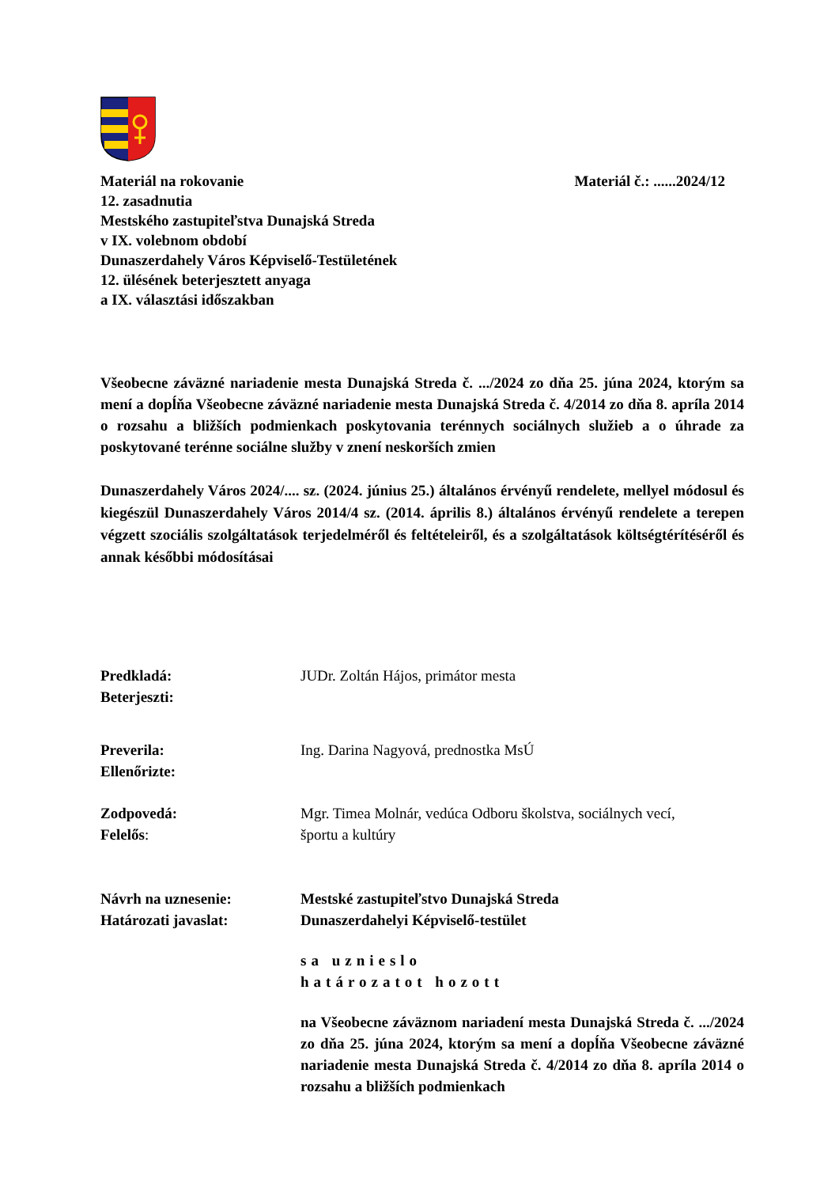Materiál na rokovanie Materiál č.: ......2024/12
12. zasadnutia
Mestského zastupiteľstva Dunajská Streda
v IX. volebnom období
Dunaszerdahely Város Képviselő-Testületének
12. ülésének beterjesztett anyaga
a IX. választási időszakban
Všeobecne záväzné nariadenie mesta Dunajská Streda č. .../2024 zo dňa 25. júna 2024, ktorým sa mení a dopĺňa Všeobecne záväzné nariadenie mesta Dunajská Streda č. 4/2014 zo dňa 8. apríla 2014 o rozsahu a bližších podmienkach poskytovania terénnych sociálnych služieb a o úhrade za poskytované terénne sociálne služby v znení neskorších zmien
Dunaszerdahely Város 2024/.... sz. (2024. június 25.) általános érvényű rendelete, mellyel módosul és kiegészül Dunaszerdahely Város 2014/4 sz. (2014. április 8.) általános érvényű rendelete a terepen végzett szociális szolgáltatások terjedelméről és feltételeiről, és a szolgáltatások költségtérítéséről és annak későbbi módosításai
Predkladá:
Beterjeszti:
JUDr. Zoltán Hájos, primátor mesta
Preverila:
Ellenőrizte:
Ing. Darina Nagyová, prednostka MsÚ
Zodpovedá:
Felelős:
Mgr. Timea Molnár, vedúca Odboru školstva, sociálnych vecí,
športu a kultúry
Návrh na uznesenie:
Határozati javaslat:
Mestské zastupiteľstvo Dunajská Streda
Dunaszerdahelyi Képviselő-testület
sa uznieslo
határozatot hozott
na Všeobecne záväznom nariadení mesta Dunajská Streda č. .../2024 zo dňa 25. júna 2024, ktorým sa mení a dopĺňa Všeobecne záväzné nariadenie mesta Dunajská Streda č. 4/2014 zo dňa 8. apríla 2014 o rozsahu a bližších podmienkach